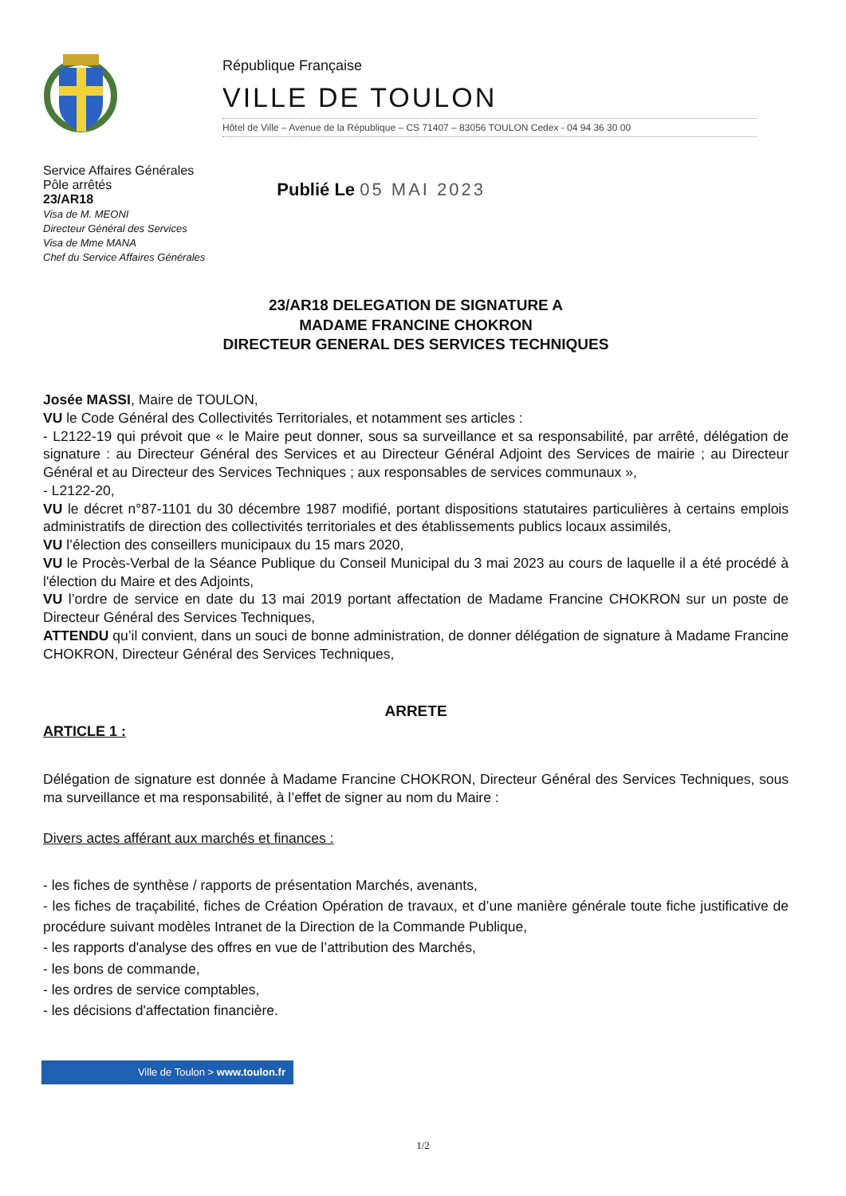République Française
VILLE DE TOULON
Hôtel de Ville – Avenue de la République – CS 71407 – 83056 TOULON Cedex - 04 94 36 30 00
Service Affaires Générales
Pôle arrêtés
23/AR18
Visa de M. MEONI
Directeur Général des Services
Visa de Mme MANA
Chef du Service Affaires Générales
Publié Le 05 MAI 2023
23/AR18 DELEGATION DE SIGNATURE A
MADAME FRANCINE CHOKRON
DIRECTEUR GENERAL DES SERVICES TECHNIQUES
Josée MASSI, Maire de TOULON,
VU le Code Général des Collectivités Territoriales, et notamment ses articles :
- L2122-19 qui prévoit que « le Maire peut donner, sous sa surveillance et sa responsabilité, par arrêté, délégation de signature : au Directeur Général des Services et au Directeur Général Adjoint des Services de mairie ; au Directeur Général et au Directeur des Services Techniques ; aux responsables de services communaux »,
- L2122-20,
VU le décret n°87-1101 du 30 décembre 1987 modifié, portant dispositions statutaires particulières à certains emplois administratifs de direction des collectivités territoriales et des établissements publics locaux assimilés,
VU l’élection des conseillers municipaux du 15 mars 2020,
VU le Procès-Verbal de la Séance Publique du Conseil Municipal du 3 mai 2023 au cours de laquelle il a été procédé à l'élection du Maire et des Adjoints,
VU l’ordre de service en date du 13 mai 2019 portant affectation de Madame Francine CHOKRON sur un poste de Directeur Général des Services Techniques,
ATTENDU qu’il convient, dans un souci de bonne administration, de donner délégation de signature à Madame Francine CHOKRON, Directeur Général des Services Techniques,
ARRETE
ARTICLE 1 :
Délégation de signature est donnée à Madame Francine CHOKRON, Directeur Général des Services Techniques, sous ma surveillance et ma responsabilité, à l’effet de signer au nom du Maire :
Divers actes afférant aux marchés et finances :
- les fiches de synthèse / rapports de présentation Marchés, avenants,
- les fiches de traçabilité, fiches de Création Opération de travaux, et d’une manière générale toute fiche justificative de procédure suivant modèles Intranet de la Direction de la Commande Publique,
- les rapports d'analyse des offres en vue de l’attribution des Marchés,
- les bons de commande,
- les ordres de service comptables,
- les décisions d'affectation financière.
Ville de Toulon > www.toulon.fr
1/2